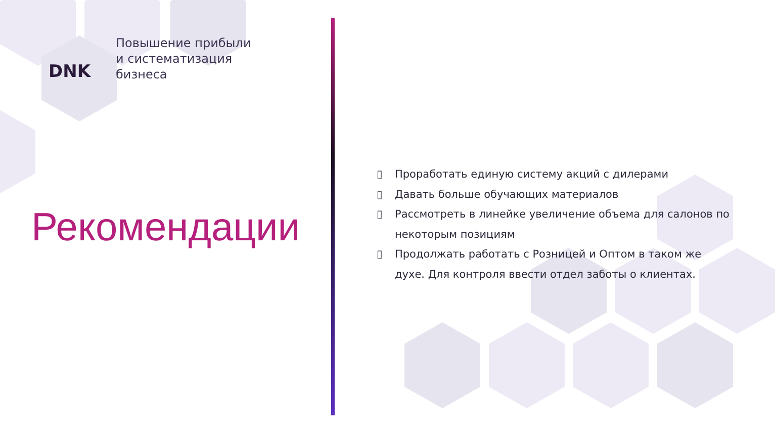DNK
Повышение прибыли
и систематизация
бизнеса
Рекомендации
▯ Проработать единую систему акций с дилерами
▯ Давать больше обучающих материалов
▯ Рассмотреть в линейке увеличение объема для салонов по некоторым позициям
▯ Продолжать работать с Розницей и Оптом в таком же духе. Для контроля ввести отдел заботы о клиентах.